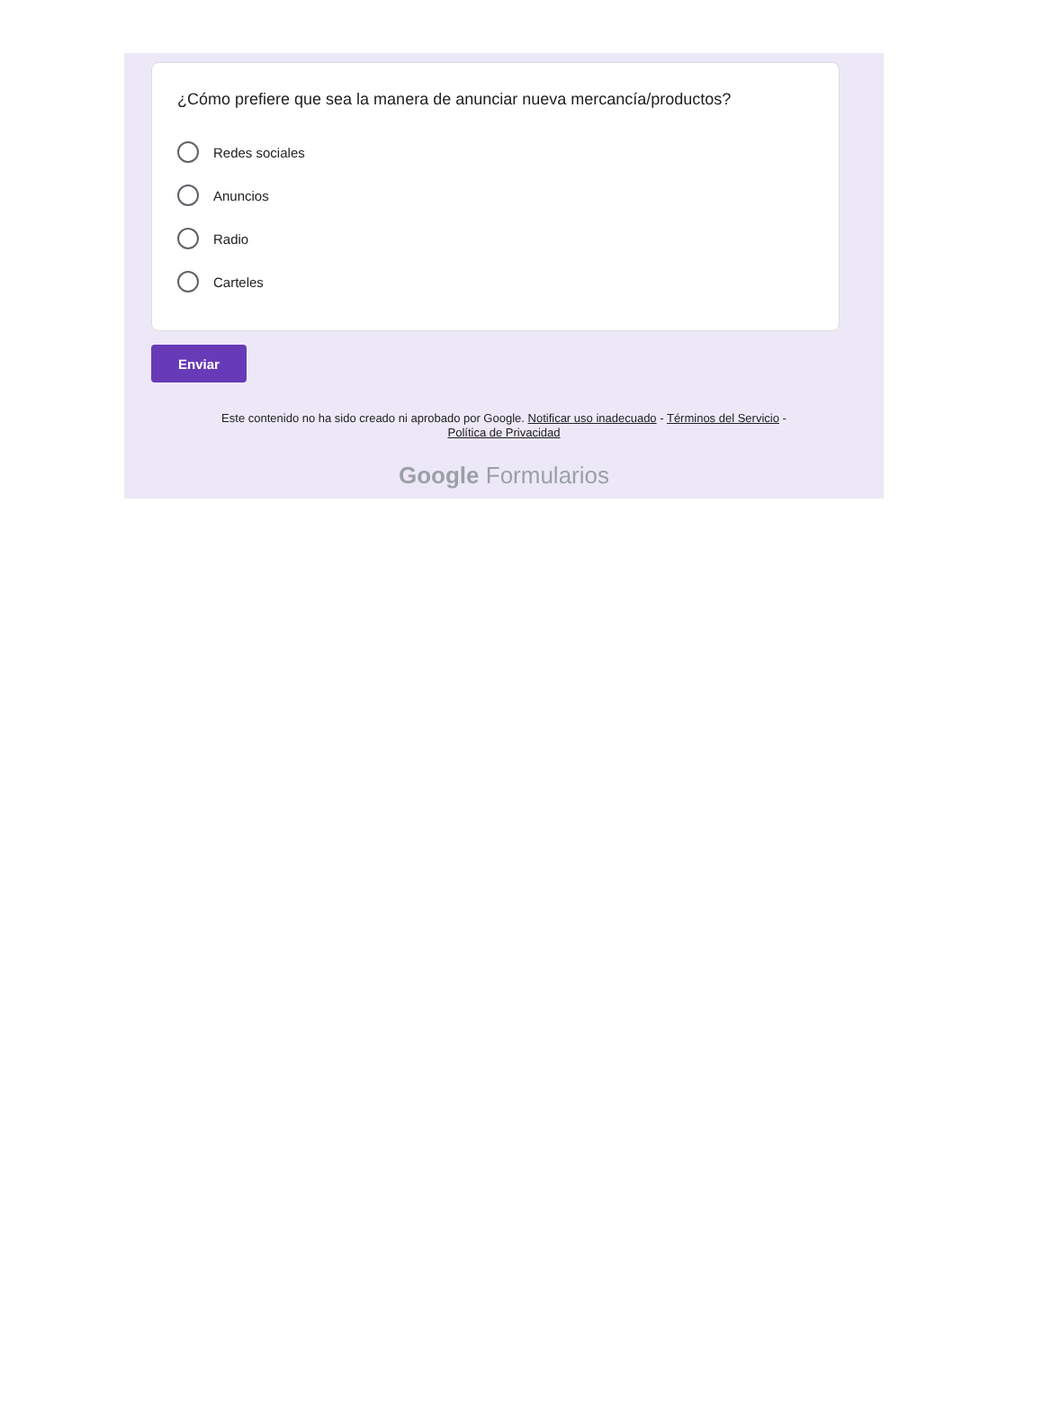¿Cómo prefiere que sea la manera de anunciar nueva mercancía/productos?
Redes sociales
Anuncios
Radio
Carteles
Enviar
Este contenido no ha sido creado ni aprobado por Google. Notificar uso inadecuado - Términos del Servicio -
Política de Privacidad
Google Formularios